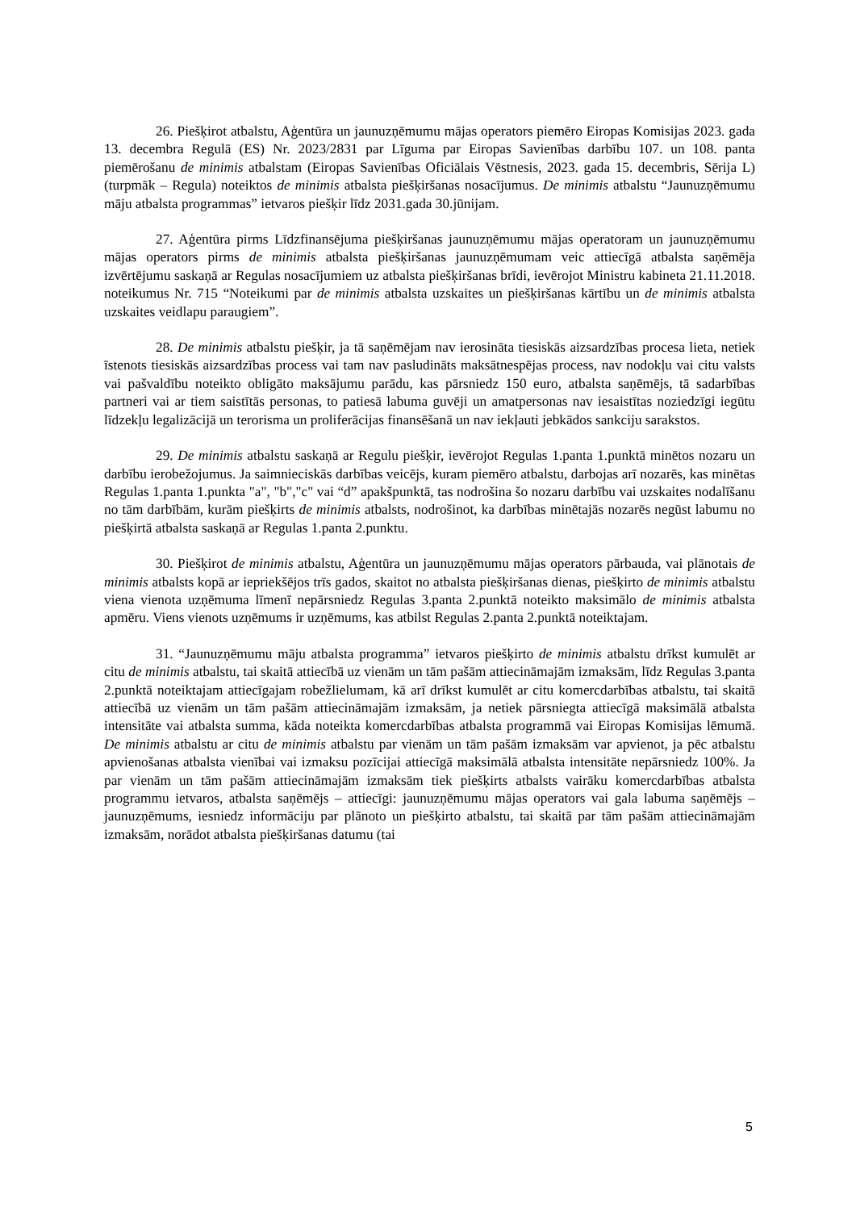26. Piešķirot atbalstu, Aģentūra un jaunuzņēmumu mājas operators piemēro Eiropas Komisijas 2023. gada 13. decembra Regulā (ES) Nr. 2023/2831 par Līguma par Eiropas Savienības darbību 107. un 108. panta piemērošanu de minimis atbalstam (Eiropas Savienības Oficiālais Vēstnesis, 2023. gada 15. decembris, Sērija L) (turpmāk – Regula) noteiktos de minimis atbalsta piešķiršanas nosacījumus. De minimis atbalstu “Jaunuzņēmumu māju atbalsta programmas” ietvaros piešķir līdz 2031.gada 30.jūnijam.
27. Aģentūra pirms Līdzfinansējuma piešķiršanas jaunuzņēmumu mājas operatoram un jaunuzņēmumu mājas operators pirms de minimis atbalsta piešķiršanas jaunuzņēmumam veic attiecīgā atbalsta saņēmēja izvērtējumu saskaņā ar Regulas nosacījumiem uz atbalsta piešķiršanas brīdi, ievērojot Ministru kabineta 21.11.2018. noteikumus Nr. 715 “Noteikumi par de minimis atbalsta uzskaites un piešķiršanas kārtību un de minimis atbalsta uzskaites veidlapu paraugiem”.
28. De minimis atbalstu piešķir, ja tā saņēmējam nav ierosināta tiesiskās aizsardzības procesa lieta, netiek īstenots tiesiskās aizsardzības process vai tam nav pasludināts maksātnespējas process, nav nodokļu vai citu valsts vai pašvaldību noteikto obligāto maksājumu parādu, kas pārsniedz 150 euro, atbalsta saņēmējs, tā sadarbības partneri vai ar tiem saistītās personas, to patiesā labuma guvēji un amatpersonas nav iesaistītas noziedzīgi iegūtu līdzekļu legalizācijā un terorisma un proliferācijas finansēšanā un nav iekļauti jebkādos sankciju sarakstos.
29. De minimis atbalstu saskaņā ar Regulu piešķir, ievērojot Regulas 1.panta 1.punktā minētos nozaru un darbību ierobežojumus. Ja saimnieciskās darbības veicējs, kuram piemēro atbalstu, darbojas arī nozarēs, kas minētas Regulas 1.panta 1.punkta "a", "b","c" vai “d” apakšpunktā, tas nodrošina šo nozaru darbību vai uzskaites nodalīšanu no tām darbībām, kurām piešķirts de minimis atbalsts, nodrošinot, ka darbības minētajās nozarēs negūst labumu no piešķirtā atbalsta saskaņā ar Regulas 1.panta 2.punktu.
30. Piešķirot de minimis atbalstu, Aģentūra un jaunuzņēmumu mājas operators pārbauda, vai plānotais de minimis atbalsts kopā ar iepriekšējos trīs gados, skaitot no atbalsta piešķiršanas dienas, piešķirto de minimis atbalstu viena vienota uzņēmuma līmenī nepārsniedz Regulas 3.panta 2.punktā noteikto maksimālo de minimis atbalsta apmēru. Viens vienots uzņēmums ir uzņēmums, kas atbilst Regulas 2.panta 2.punktā noteiktajam.
31. “Jaunuzņēmumu māju atbalsta programma” ietvaros piešķirto de minimis atbalstu drīkst kumulēt ar citu de minimis atbalstu, tai skaitā attiecībā uz vienām un tām pašām attiecināmajām izmaksām, līdz Regulas 3.panta 2.punktā noteiktajam attiecīgajam robežlielumam, kā arī drīkst kumulēt ar citu komercdarbības atbalstu, tai skaitā attiecībā uz vienām un tām pašām attiecināmajām izmaksām, ja netiek pārsniegta attiecīgā maksimālā atbalsta intensitāte vai atbalsta summa, kāda noteikta komercdarbības atbalsta programmā vai Eiropas Komisijas lēmumā. De minimis atbalstu ar citu de minimis atbalstu par vienām un tām pašām izmaksām var apvienot, ja pēc atbalstu apvienošanas atbalsta vienībai vai izmaksu pozīcijai attiecīgā maksimālā atbalsta intensitāte nepārsniedz 100%. Ja par vienām un tām pašām attiecināmajām izmaksām tiek piešķirts atbalsts vairāku komercdarbības atbalsta programmu ietvaros, atbalsta saņēmējs – attiecīgi: jaunuzņēmumu mājas operators vai gala labuma saņēmējs – jaunuzņēmums, iesniedz informāciju par plānoto un piešķirto atbalstu, tai skaitā par tām pašām attiecināmajām izmaksām, norādot atbalsta piešķiršanas datumu (tai
5